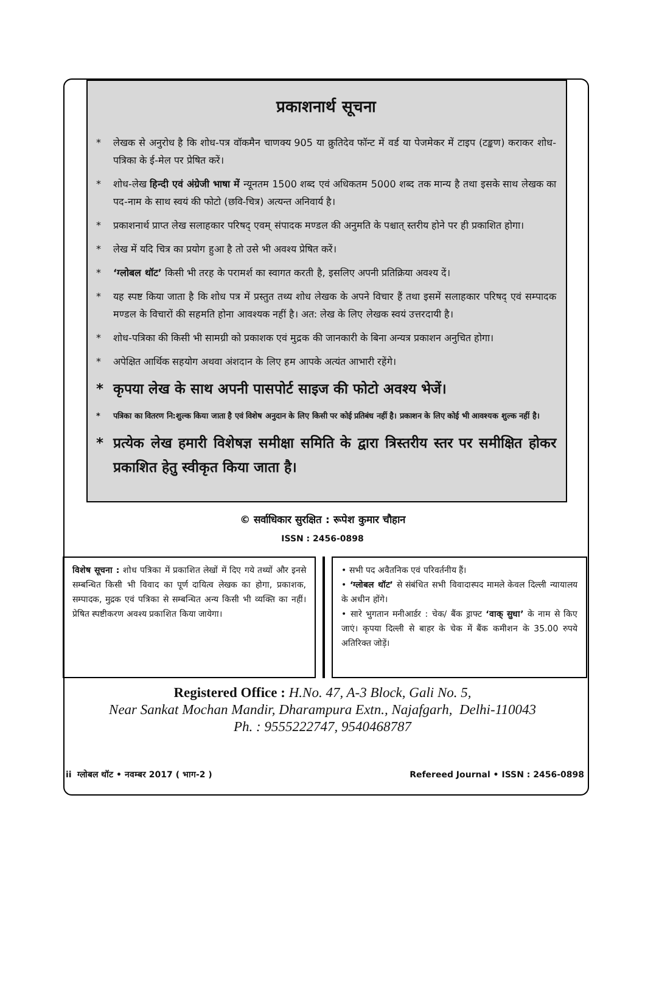प्रकाशनार्थ सूचना
* लेखक से अनुरोध है कि शोध-पत्र वॉकमैन चाणक्य 905 या क्रुतिदेव फॉन्ट में वर्ड या पेजमेकर में टाइप (टङ्कण) कराकर शोध-पत्रिका के ई-मेल पर प्रेषित करें।
* शोध-लेख हिन्दी एवं अंग्रेजी भाषा में न्यूनतम 1500 शब्द एवं अधिकतम 5000 शब्द तक मान्य है तथा इसके साथ लेखक का पद-नाम के साथ स्वयं की फोटो (छवि-चित्र) अत्यन्त अनिवार्य है।
* प्रकाशनार्थ प्राप्त लेख सलाहकार परिषद् एवम् संपादक मण्डल की अनुमति के पश्चात् स्तरीय होने पर ही प्रकाशित होगा।
* लेख में यदि चित्र का प्रयोग हुआ है तो उसे भी अवश्य प्रेषित करें।
* ‘ग्लोबल थॉट’ किसी भी तरह के परामर्श का स्वागत करती है, इसलिए अपनी प्रतिक्रिया अवश्य दें।
* यह स्पष्ट किया जाता है कि शोध पत्र में प्रस्तुत तथ्य शोध लेखक के अपने विचार हैं तथा इसमें सलाहकार परिषद् एवं सम्पादक मण्डल के विचारों की सहमति होना आवश्यक नहीं है। अत: लेख के लिए लेखक स्वयं उत्तरदायी है।
* शोध-पत्रिका की किसी भी सामग्री को प्रकाशक एवं मुद्रक की जानकारी के बिना अन्यत्र प्रकाशन अनुचित होगा।
* अपेक्षित आर्थिक सहयोग अथवा अंशदान के लिए हम आपके अत्यंत आभारी रहेंगे।
* कृपया लेख के साथ अपनी पासपोर्ट साइज की फोटो अवश्य भेजें।
* पत्रिका का वितरण नि:शुल्क किया जाता है एवं विशेष अनुदान के लिए किसी पर कोई प्रतिबंध नहीं है। प्रकाशन के लिए कोई भी आवश्यक शुल्क नहीं है।
* प्रत्येक लेख हमारी विशेषज्ञ समीक्षा समिति के द्वारा त्रिस्तरीय स्तर पर समीक्षित होकर प्रकाशित हेतु स्वीकृत किया जाता है।
© सर्वाधिकार सुरक्षित : रूपेश कुमार चौहान
ISSN : 2456-0898
विशेष सूचना : शोध पत्रिका में प्रकाशित लेखों में दिए गये तथ्यों और इनसे सम्बन्धित किसी भी विवाद का पूर्ण दायित्व लेखक का होगा, प्रकाशक, सम्पादक, मुद्रक एवं पत्रिका से सम्बन्धित अन्य किसी भी व्यक्ति का नहीं। प्रेषित स्पष्टीकरण अवश्य प्रकाशित किया जायेगा।
• सभी पद अवैतनिक एवं परिवर्तनीय हैं।
• ‘ग्लोबल थॉट’ से संबंधित सभी विवादास्पद मामले केवल दिल्ली न्यायालय के अधीन होंगे।
• सारे भुगतान मनीआर्डर : चेक/ बैंक ड्राफ्ट ‘वाक् सुधा’ के नाम से किए जाएं। कृपया दिल्ली से बाहर के चेक में बैंक कमीशन के 35.00 रुपये अतिरिक्त जोड़ें।
Registered Office : H.No. 47, A-3 Block, Gali No. 5,
Near Sankat Mochan Mandir, Dharampura Extn., Najafgarh, Delhi-110043
Ph. : 9555222747, 9540468787
ii ग्लोबल थॉट • नवम्बर 2017 ( भाग-2 ) Refereed Journal • ISSN : 2456-0898